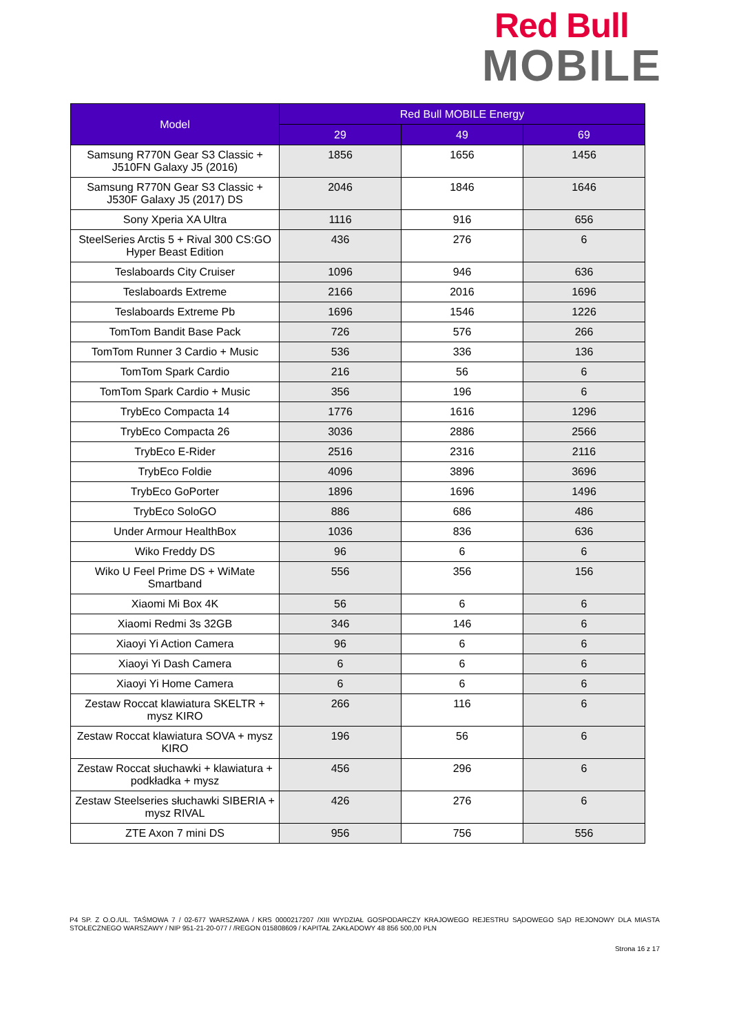Red Bull
MOBILE
| Model | Red Bull MOBILE Energy | | |
| --- | --- | --- | --- |
| | 29 | 49 | 69 |
| Samsung R770N Gear S3 Classic + J510FN Galaxy J5 (2016) | 1856 | 1656 | 1456 |
| Samsung R770N Gear S3 Classic + J530F Galaxy J5 (2017) DS | 2046 | 1846 | 1646 |
| Sony Xperia XA Ultra | 1116 | 916 | 656 |
| SteelSeries Arctis 5 + Rival 300 CS:GO Hyper Beast Edition | 436 | 276 | 6 |
| Teslaboards City Cruiser | 1096 | 946 | 636 |
| Teslaboards Extreme | 2166 | 2016 | 1696 |
| Teslaboards Extreme Pb | 1696 | 1546 | 1226 |
| TomTom Bandit Base Pack | 726 | 576 | 266 |
| TomTom Runner 3 Cardio + Music | 536 | 336 | 136 |
| TomTom Spark Cardio | 216 | 56 | 6 |
| TomTom Spark Cardio + Music | 356 | 196 | 6 |
| TrybEco Compacta 14 | 1776 | 1616 | 1296 |
| TrybEco Compacta 26 | 3036 | 2886 | 2566 |
| TrybEco E-Rider | 2516 | 2316 | 2116 |
| TrybEco Foldie | 4096 | 3896 | 3696 |
| TrybEco GoPorter | 1896 | 1696 | 1496 |
| TrybEco SoloGO | 886 | 686 | 486 |
| Under Armour HealthBox | 1036 | 836 | 636 |
| Wiko Freddy DS | 96 | 6 | 6 |
| Wiko U Feel Prime DS + WiMate Smartband | 556 | 356 | 156 |
| Xiaomi Mi Box 4K | 56 | 6 | 6 |
| Xiaomi Redmi 3s 32GB | 346 | 146 | 6 |
| Xiaoyi Yi Action Camera | 96 | 6 | 6 |
| Xiaoyi Yi Dash Camera | 6 | 6 | 6 |
| Xiaoyi Yi Home Camera | 6 | 6 | 6 |
| Zestaw Roccat klawiatura SKELTR + mysz KIRO | 266 | 116 | 6 |
| Zestaw Roccat klawiatura SOVA + mysz KIRO | 196 | 56 | 6 |
| Zestaw Roccat słuchawki + klawiatura + podkładka + mysz | 456 | 296 | 6 |
| Zestaw Steelseries słuchawki SIBERIA + mysz RIVAL | 426 | 276 | 6 |
| ZTE Axon 7 mini DS | 956 | 756 | 556 |
P4 SP. Z O.O./UL. TAŚMOWA 7 / 02-677 WARSZAWA / KRS 0000217207 /XIII WYDZIAŁ GOSPODARCZY KRAJOWEGO REJESTRU SĄDOWEGO SĄD REJONOWY DLA MIASTA STOŁECZNEGO WARSZAWY / NIP 951-21-20-077 / /REGON 015808609 / KAPITAŁ ZAKŁADOWY 48 856 500,00 PLN
Strona 16 z 17